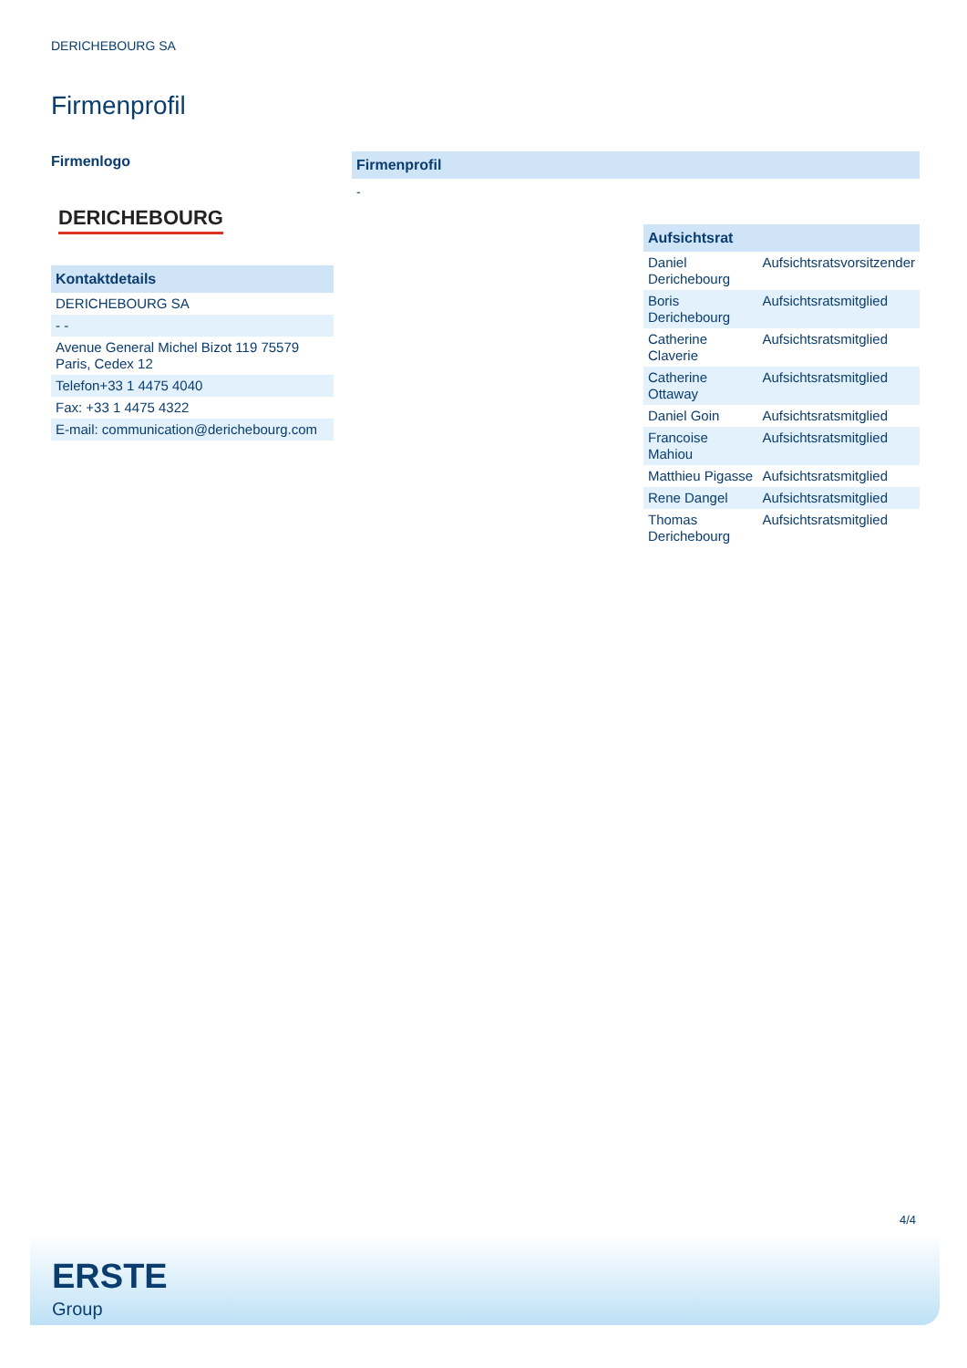DERICHEBOURG SA
Firmenprofil
Firmenlogo
DERICHEBOURG
Kontaktdetails
| DERICHEBOURG SA |
| - - |
| Avenue General Michel Bizot 119 75579 Paris, Cedex 12 |
| Telefon+33 1 4475 4040 |
| Fax: +33 1 4475 4322 |
| E-mail: communication@derichebourg.com |
Firmenprofil
-
| Aufsichtsrat | |
| --- | --- |
| Daniel Derichebourg | Aufsichtsratsvorsitzender |
| Boris Derichebourg | Aufsichtsratsmitglied |
| Catherine Claverie | Aufsichtsratsmitglied |
| Catherine Ottaway | Aufsichtsratsmitglied |
| Daniel Goin | Aufsichtsratsmitglied |
| Francoise Mahiou | Aufsichtsratsmitglied |
| Matthieu Pigasse | Aufsichtsratsmitglied |
| Rene Dangel | Aufsichtsratsmitglied |
| Thomas Derichebourg | Aufsichtsratsmitglied |
4/4
ERSTE
Group